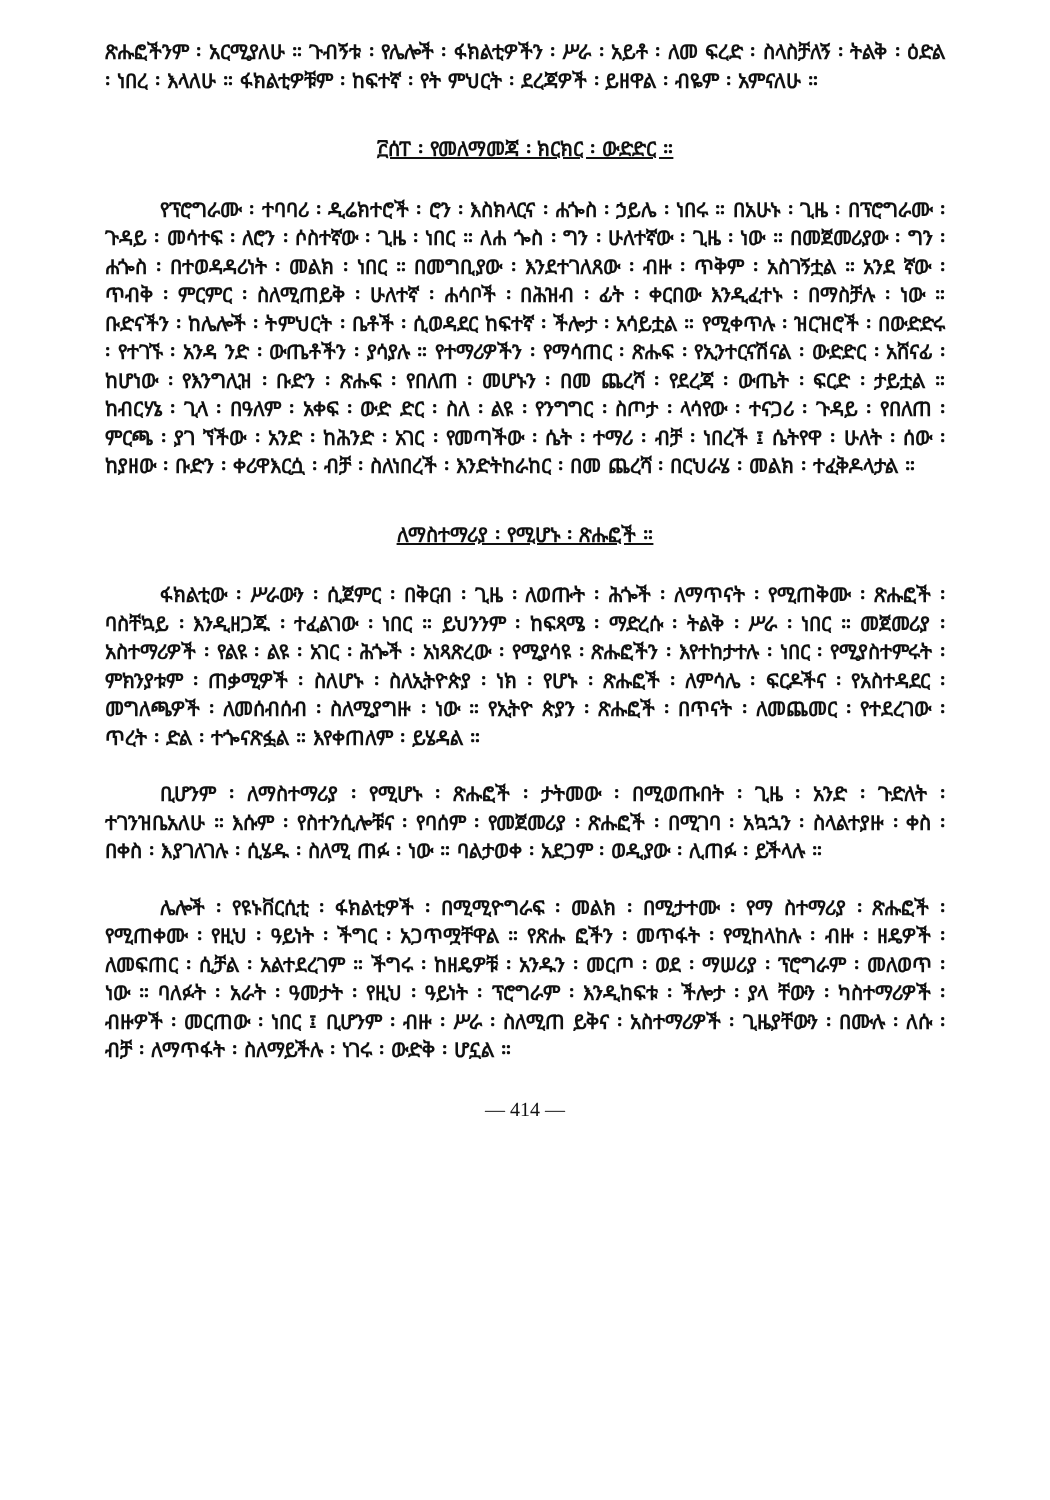ጽሑፎችንም ፡ አርሚያለሁ ። ጉብኝቱ ፡ የሌሎች ፡ ፋክልቲዎችን ፡ ሥራ ፡ አይቶ ፡ ለመ ፍረድ ፡ ስላስቻለኝ ፡ ትልቅ ፡ ዕድል ፡ ነበረ ፡ እላለሁ ። ፋክልቲዎቹም ፡ ከፍተኛ ፡ የት ምህርት ፡ ደረጃዎች ፡ ይዘዋል ፡ ብዬም ፡ አምናለሁ ።
፫ሰፐ ፡ የመለማመጃ ፡ ክርክር ፡ ውድድር ።
የፕሮግራሙ ፡ ተባባሪ ፡ ዲሬክተሮች ፡ ሮን ፡ እስክላርና ፡ ሐጐስ ፡ ኃይሌ ፡ ነበሩ ። በአሁኑ ፡ ጊዜ ፡ በፕሮግራሙ ፡ ጉዳይ ፡ መሳተፍ ፡ ለሮን ፡ ሶስተኛው ፡ ጊዜ ፡ ነበር ። ለሐ ጐስ ፡ ግን ፡ ሁለተኛው ፡ ጊዜ ፡ ነው ። በመጀመሪያው ፡ ግን ፡ ሐጐስ ፡ በተወዳዳሪነት ፡ መልክ ፡ ነበር ። በመግቢያው ፡ እንደተገለጸው ፡ ብዙ ፡ ጥቅም ፡ አስገኝቷል ። አንደ ኛው ፡ ጥብቅ ፡ ምርምር ፡ ስለሚጠይቅ ፡ ሁለተኛ ፡ ሐሳቦች ፡ በሕዝብ ፡ ፊት ፡ ቀርበው እንዲፈተኑ ፡ በማስቻሉ ፡ ነው ። ቡድናችን ፡ ከሌሎች ፡ ትምህርት ፡ ቤቶች ፡ ሲወዳደር ከፍተኛ ፡ ችሎታ ፡ አሳይቷል ። የሚቀጥሉ ፡ ዝርዝሮች ፡ በውድድሩ ፡ የተገኙ ፡ አንዳ ንድ ፡ ውጤቶችን ፡ ያሳያሉ ። የተማሪዎችን ፡ የማሳጠር ፡ ጽሑፍ ፡ የኢንተርናሽናል ፡ ውድድር ፡ አሸናፊ ፡ ከሆነው ፡ የእንግሊዝ ፡ ቡድን ፡ ጽሑፍ ፡ የበለጠ ፡ መሆኑን ፡ በመ ጨረሻ ፡ የደረጃ ፡ ውጤት ፡ ፍርድ ፡ ታይቷል ። ከብርሃኔ ፡ ጊላ ፡ በዓለም ፡ አቀፍ ፡ ውድ ድር ፡ ስለ ፡ ልዩ ፡ የንግግር ፡ ስጦታ ፡ ላሳየው ፡ ተናጋሪ ፡ ጉዳይ ፡ የበለጠ ፡ ምርጫ ፡ ያገ ኘችው ፡ አንድ ፡ ከሕንድ ፡ አገር ፡ የመጣችው ፡ ሴት ፡ ተማሪ ፡ ብቻ ፡ ነበረች ፤ ሴትየዋ ፡ ሁለት ፡ ሰው ፡ ከያዘው ፡ ቡድን ፡ ቀሪዋእርሷ ፡ ብቻ ፡ ስለነበረች ፡ እንድትከራከር ፡ በመ ጨረሻ ፡ በርህራሄ ፡ መልክ ፡ ተፈቅዶላታል ።
ለማስተማሪያ ፡ የሚሆኑ ፡ ጽሑፎች ።
ፋክልቲው ፡ ሥራውን ፡ ሲጀምር ፡ በቅርብ ፡ ጊዜ ፡ ለወጡት ፡ ሕጐች ፡ ለማጥናት ፡ የሚጠቅሙ ፡ ጽሑፎች ፡ ባስቸኳይ ፡ እንዲዘጋጁ ፡ ተፈልገው ፡ ነበር ። ይህንንም ፡ ከፍጻሜ ፡ ማድረሱ ፡ ትልቅ ፡ ሥራ ፡ ነበር ። መጀመሪያ ፡ አስተማሪዎች ፡ የልዩ ፡ ልዩ ፡ አገር ፡ ሕጐች ፡ አነጻጽረው ፡ የሚያሳዩ ፡ ጽሑፎችን ፡ እየተከታተሉ ፡ ነበር ፡ የሚያስተምሩት ፡ ምክንያቱም ፡ ጠቃሚዎች ፡ ስለሆኑ ፡ ስለኢትዮጵያ ፡ ነክ ፡ የሆኑ ፡ ጽሑፎች ፡ ለምሳሌ ፡ ፍርዶችና ፡ የአስተዳደር ፡ መግለጫዎች ፡ ለመሰብሰብ ፡ ስለሚያግዙ ፡ ነው ። የኢትዮ ጵያን ፡ ጽሑፎች ፡ በጥናት ፡ ለመጨመር ፡ የተደረገው ፡ ጥረት ፡ ድል ፡ ተጐናጽፏል ። እየቀጠለም ፡ ይሄዳል ።
ቢሆንም ፡ ለማስተማሪያ ፡ የሚሆኑ ፡ ጽሑፎች ፡ ታትመው ፡ በሚወጡበት ፡ ጊዜ ፡ አንድ ፡ ጉድለት ፡ ተገንዝቤአለሁ ። እሱም ፡ የስተንሲሎቹና ፡ የባሰም ፡ የመጀመሪያ ፡ ጽሑፎች ፡ በሚገባ ፡ አኳኋን ፡ ስላልተያዙ ፡ ቀስ ፡ በቀስ ፡ እያገለገሉ ፡ ሲሄዱ ፡ ስለሚ ጠፉ ፡ ነው ። ባልታወቀ ፡ አደጋም ፡ ወዲያው ፡ ሊጠፉ ፡ ይችላሉ ።
ሌሎች ፡ የዩኑቨርሲቲ ፡ ፋክልቲዎች ፡ በሚሚዮግራፍ ፡ መልክ ፡ በሚታተሙ ፡ የማ ስተማሪያ ፡ ጽሑፎች ፡ የሚጠቀሙ ፡ የዚህ ፡ ዓይነት ፡ ችግር ፡ አጋጥሟቸዋል ። የጽሑ ፎችን ፡ መጥፋት ፡ የሚከላከሉ ፡ ብዙ ፡ ዘዴዎች ፡ ለመፍጠር ፡ ሲቻል ፡ አልተደረገም ። ችግሩ ፡ ከዘዴዎቹ ፡ አንዱን ፡ መርጦ ፡ ወደ ፡ ማሠሪያ ፡ ፕሮግራም ፡ መለወጥ ፡ ነው ። ባለፉት ፡ አራት ፡ ዓመታት ፡ የዚህ ፡ ዓይነት ፡ ፕሮግራም ፡ እንዲከፍቱ ፡ ችሎታ ፡ ያላ ቸውን ፡ ካስተማሪዎች ፡ ብዙዎች ፡ መርጠው ፡ ነበር ፤ ቢሆንም ፡ ብዙ ፡ ሥራ ፡ ስለሚጠ ይቅና ፡ አስተማሪዎች ፡ ጊዜያቸውን ፡ በሙሉ ፡ ለሱ ፡ ብቻ ፡ ለማጥፋት ፡ ስለማይችሉ ፡ ነገሩ ፡ ውድቅ ፡ ሆኗል ።
— 414 —